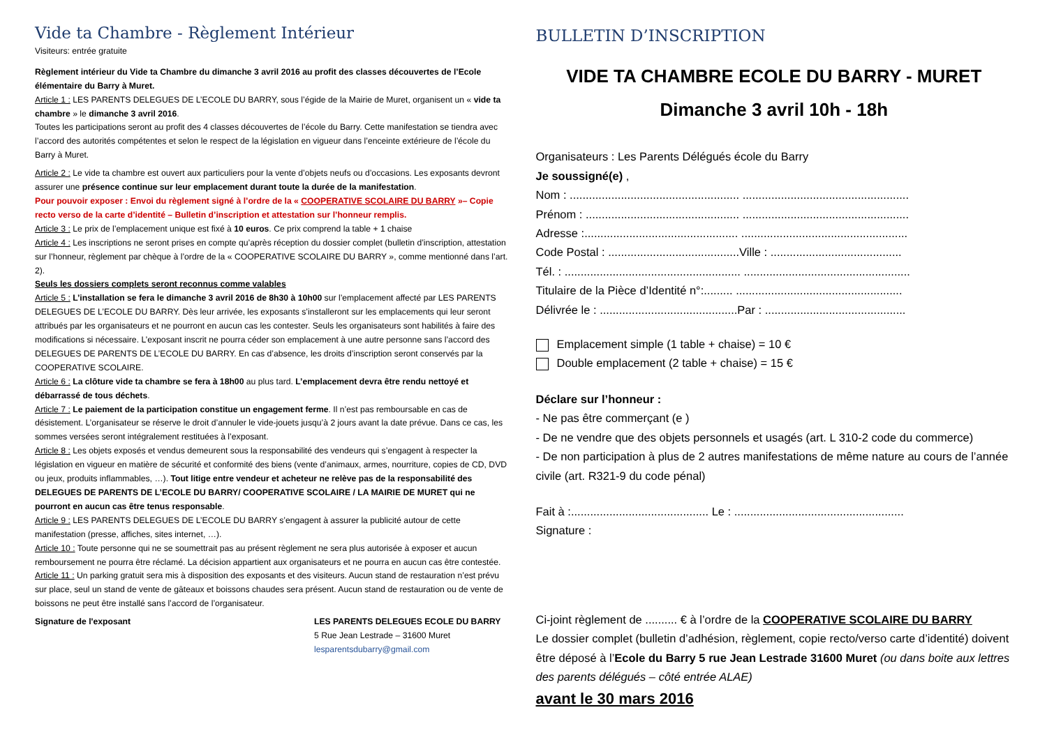Vide ta Chambre - Règlement Intérieur
Visiteurs: entrée gratuite
Règlement intérieur du Vide ta Chambre du dimanche 3 avril 2016 au profit des classes découvertes de l’Ecole élémentaire du Barry à Muret.
Article 1 : LES PARENTS DELEGUES DE L’ECOLE DU BARRY, sous l’égide de la Mairie de Muret, organisent un « vide ta chambre » le dimanche 3 avril 2016.
Toutes les participations seront au profit des 4 classes découvertes de l’école du Barry. Cette manifestation se tiendra avec l’accord des autorités compétentes et selon le respect de la législation en vigueur dans l’enceinte extérieure de l’école du Barry à Muret.
Article 2 : Le vide ta chambre est ouvert aux particuliers pour la vente d’objets neufs ou d’occasions. Les exposants devront assurer une présence continue sur leur emplacement durant toute la durée de la manifestation.
Pour pouvoir exposer : Envoi du règlement signé à l’ordre de la « COOPERATIVE SCOLAIRE DU BARRY »– Copie recto verso de la carte d’identité – Bulletin d’inscription et attestation sur l’honneur remplis.
Article 3 : Le prix de l’emplacement unique est fixé à 10 euros. Ce prix comprend la table + 1 chaise
Article 4 : Les inscriptions ne seront prises en compte qu’après réception du dossier complet (bulletin d’inscription, attestation sur l’honneur, règlement par chèque à l’ordre de la « COOPERATIVE SCOLAIRE DU BARRY », comme mentionné dans l’art. 2).
Seuls les dossiers complets seront reconnus comme valables
Article 5 : L’installation se fera le dimanche 3 avril 2016 de 8h30 à 10h00 sur l’emplacement affecté par LES PARENTS DELEGUES DE L’ECOLE DU BARRY. Dès leur arrivée, les exposants s’installeront sur les emplacements qui leur seront attribués par les organisateurs et ne pourront en aucun cas les contester. Seuls les organisateurs sont habilités à faire des modifications si nécessaire. L’exposant inscrit ne pourra céder son emplacement à une autre personne sans l’accord des DELEGUES DE PARENTS DE L’ECOLE DU BARRY. En cas d’absence, les droits d’inscription seront conservés par la COOPERATIVE SCOLAIRE.
Article 6 : La clôture vide ta chambre se fera à 18h00 au plus tard. L’emplacement devra être rendu nettoyé et débarrassé de tous déchets.
Article 7 : Le paiement de la participation constitue un engagement ferme. Il n’est pas remboursable en cas de désistement. L’organisateur se réserve le droit d’annuler le vide-jouets jusqu’à 2 jours avant la date prévue. Dans ce cas, les sommes versées seront intégralement restituées à l’exposant.
Article 8 : Les objets exposés et vendus demeurent sous la responsabilité des vendeurs qui s’engagent à respecter la législation en vigueur en matière de sécurité et conformité des biens (vente d’animaux, armes, nourriture, copies de CD, DVD ou jeux, produits inflammables, …). Tout litige entre vendeur et acheteur ne relève pas de la responsabilité des DELEGUES DE PARENTS DE L’ECOLE DU BARRY/ COOPERATIVE SCOLAIRE / LA MAIRIE DE MURET qui ne pourront en aucun cas être tenus responsable.
Article 9 : LES PARENTS DELEGUES DE L’ECOLE DU BARRY s’engagent à assurer la publicité autour de cette manifestation (presse, affiches, sites internet, …).
Article 10 : Toute personne qui ne se soumettrait pas au présent règlement ne sera plus autorisée à exposer et aucun remboursement ne pourra être réclamé. La décision appartient aux organisateurs et ne pourra en aucun cas être contestée.
Article 11 : Un parking gratuit sera mis à disposition des exposants et des visiteurs. Aucun stand de restauration n’est prévu sur place, seul un stand de vente de gâteaux et boissons chaudes sera présent. Aucun stand de restauration ou de vente de boissons ne peut être installé sans l’accord de l’organisateur.
Signature de l'exposant LES PARENTS DELEGUES ECOLE DU BARRY
5 Rue Jean Lestrade – 31600 Muret
lesparentsdubarry@gmail.com
BULLETIN D’INSCRIPTION
VIDE TA CHAMBRE ECOLE DU BARRY - MURET
Dimanche 3 avril 10h - 18h
Organisateurs : Les Parents Délégués école du Barry
Je soussigné(e) ,
Nom : ..................................................... ....................................................
Prénom : ................................................ ....................................................
Adresse :................................................ ....................................................
Code Postal : .........................................Ville : .........................................
Tél. : ....................................................... ....................................................
Titulaire de la Pièce d’Identité n°:......... ....................................................
Délivrée le : ...........................................Par : ............................................
Emplacement simple (1 table + chaise) = 10 €
Double emplacement (2 table + chaise) = 15 €
Déclare sur l’honneur :
- Ne pas être commerçant (e )
- De ne vendre que des objets personnels et usagés (art. L 310-2 code du commerce)
- De non participation à plus de 2 autres manifestations de même nature au cours de l’année civile (art. R321-9 du code pénal)
Fait à :........................................... Le : .....................................................
Signature :
Ci-joint règlement de .......... € à l’ordre de la COOPERATIVE SCOLAIRE DU BARRY
Le dossier complet (bulletin d’adhésion, règlement, copie recto/verso carte d’identité) doivent être déposé à l’Ecole du Barry 5 rue Jean Lestrade 31600 Muret (ou dans boite aux lettres des parents délégués – côté entrée ALAE)
avant le 30 mars 2016